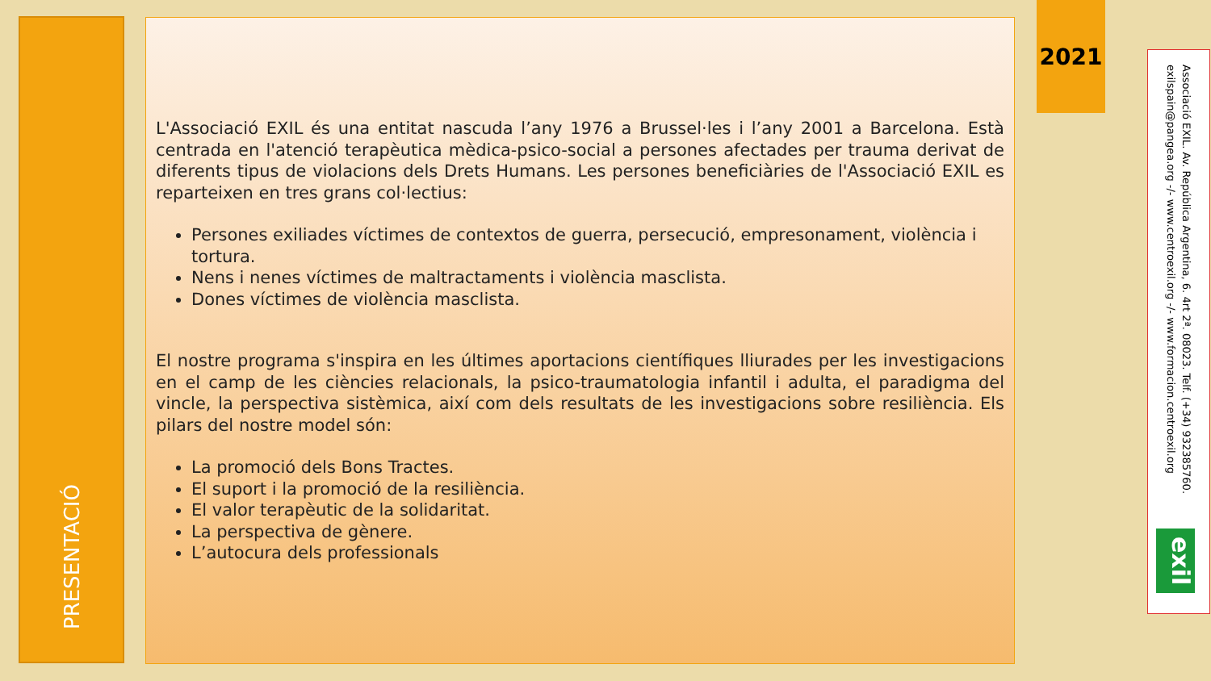PRESENTACIÓ
L'Associació EXIL és una entitat nascuda l’any 1976 a Brussel·les i l’any 2001 a Barcelona. Està centrada en l'atenció terapèutica mèdica-psico-social a persones afectades per trauma derivat de diferents tipus de violacions dels Drets Humans. Les persones beneficiàries de l'Associació EXIL es reparteixen en tres grans col·lectius:
Persones exiliades víctimes de contextos de guerra, persecució, empresonament, violència i tortura.
Nens i nenes víctimes de maltractaments i violència masclista.
Dones víctimes de violència masclista.
El nostre programa s'inspira en les últimes aportacions científiques lliurades per les investigacions en el camp de les ciències relacionals, la psico-traumatologia infantil i adulta, el paradigma del vincle, la perspectiva sistèmica, així com dels resultats de les investigacions sobre resiliència. Els pilars del nostre model són:
La promoció dels Bons Tractes.
El suport i la promoció de la resiliència.
El valor terapèutic de la solidaritat.
La perspectiva de gènere.
L’autocura dels professionals
2021
Associació EXIL. Av. República Argentina, 6. 4rt 2ª. 08023. Telf. (+34) 932385760.
exilspain@pangea.org -/- www.centroexil.org -/- www.formacion.centroexil.org
exil